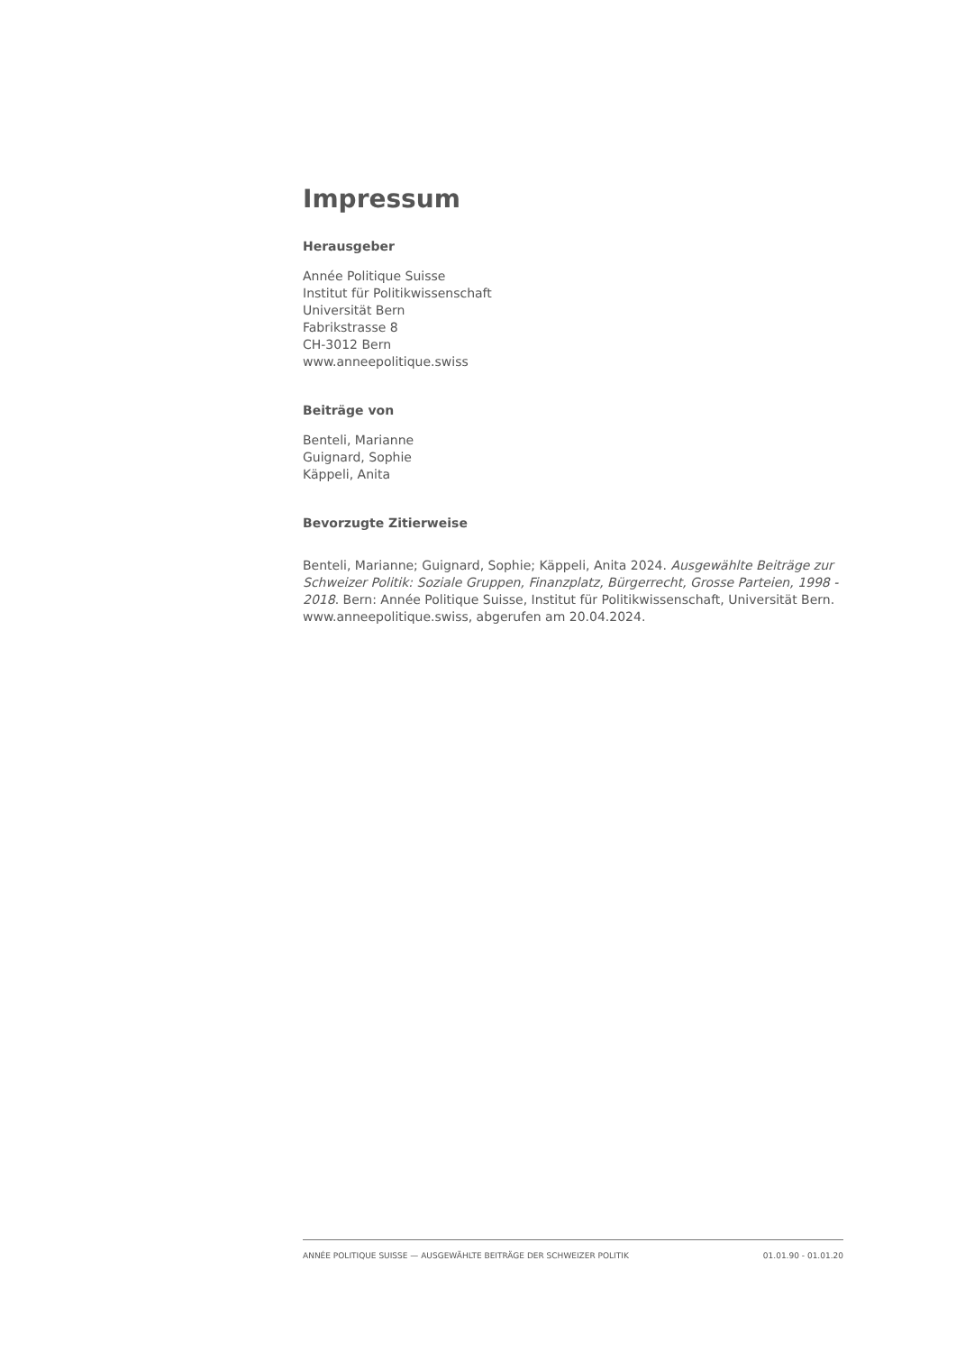Impressum
Herausgeber
Année Politique Suisse
Institut für Politikwissenschaft
Universität Bern
Fabrikstrasse 8
CH-3012 Bern
www.anneepolitique.swiss
Beiträge von
Benteli, Marianne
Guignard, Sophie
Käppeli, Anita
Bevorzugte Zitierweise
Benteli, Marianne; Guignard, Sophie; Käppeli, Anita 2024. Ausgewählte Beiträge zur Schweizer Politik: Soziale Gruppen, Finanzplatz, Bürgerrecht, Grosse Parteien, 1998 - 2018. Bern: Année Politique Suisse, Institut für Politikwissenschaft, Universität Bern. www.anneepolitique.swiss, abgerufen am 20.04.2024.
ANNÉE POLITIQUE SUISSE — AUSGEWÄHLTE BEITRÄGE DER SCHWEIZER POLITIK 01.01.90 - 01.01.20